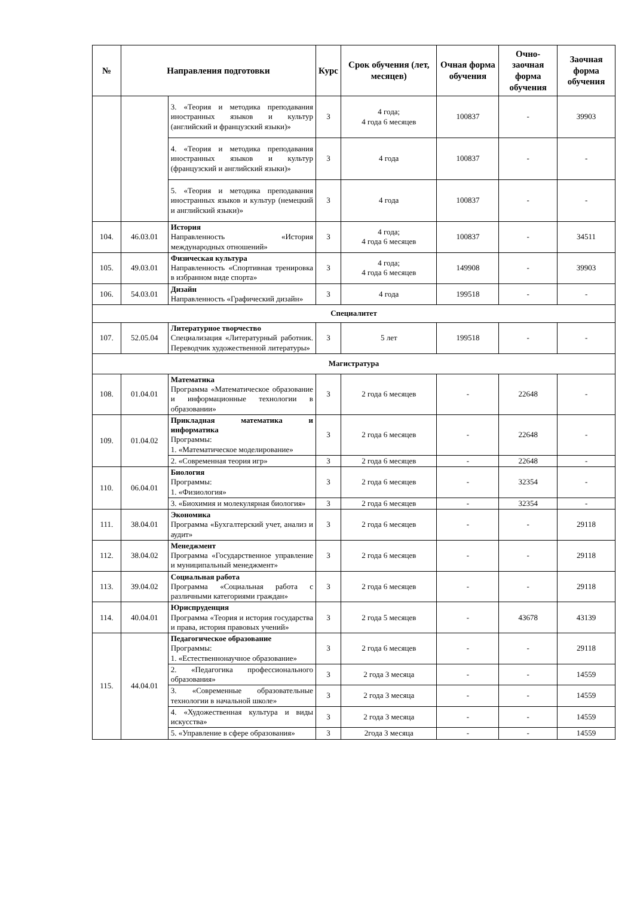| № | Направления подготовки | | Курс | Срок обучения (лет, месяцев) | Очная форма обучения | Очно-заочная форма обучения | Заочная форма обучения |
| --- | --- | --- | --- | --- | --- | --- | --- |
| | | 3. «Теория и методика преподавания иностранных языков и культур (английский и французский языки)» | 3 | 4 года; 4 года 6 месяцев | 100837 | - | 39903 |
| | | 4. «Теория и методика преподавания иностранных языков и культур (французский и английский языки)» | 3 | 4 года | 100837 | - | - |
| | | 5. «Теория и методика преподавания иностранных языков и культур (немецкий и английский языки)» | 3 | 4 года | 100837 | - | - |
| 104. | 46.03.01 | История Направленность «История международных отношений» | 3 | 4 года; 4 года 6 месяцев | 100837 | - | 34511 |
| 105. | 49.03.01 | Физическая культура Направленность «Спортивная тренировка в избранном виде спорта» | 3 | 4 года; 4 года 6 месяцев | 149908 | - | 39903 |
| 106. | 54.03.01 | Дизайн Направленность «Графический дизайн» | 3 | 4 года | 199518 | - | - |
| Специалитет | | | | | | | |
| 107. | 52.05.04 | Литературное творчество Специализация «Литературный работник. Переводчик художественной литературы» | 3 | 5 лет | 199518 | - | - |
| Магистратура | | | | | | | |
| 108. | 01.04.01 | Математика Программа «Математическое образование и информационные технологии в образовании» | 3 | 2 года 6 месяцев | - | 22648 | - |
| 109. | 01.04.02 | Прикладная математика и информатика Программы: 1. «Математическое моделирование» | 3 | 2 года 6 месяцев | - | 22648 | - |
| | | 2. «Современная теория игр» | 3 | 2 года 6 месяцев | - | 22648 | - |
| 110. | 06.04.01 | Биология Программы: 1. «Физиология» | 3 | 2 года 6 месяцев | - | 32354 | - |
| | | 3. «Биохимия и молекулярная биология» | 3 | 2 года 6 месяцев | - | 32354 | - |
| 111. | 38.04.01 | Экономика Программа «Бухгалтерский учет, анализ и аудит» | 3 | 2 года 6 месяцев | - | - | 29118 |
| 112. | 38.04.02 | Менеджмент Программа «Государственное управление и муниципальный менеджмент» | 3 | 2 года 6 месяцев | - | - | 29118 |
| 113. | 39.04.02 | Социальная работа Программа «Социальная работа с различными категориями граждан» | 3 | 2 года 6 месяцев | - | - | 29118 |
| 114. | 40.04.01 | Юриспруденция Программа «Теория и история государства и права, история правовых учений» | 3 | 2 года 5 месяцев | - | 43678 | 43139 |
| 115. | 44.04.01 | Педагогическое образование Программы: 1. «Естественнонаучное образование» | 3 | 2 года 6 месяцев | - | - | 29118 |
| | | 2. «Педагогика профессионального образования» | 3 | 2 года 3 месяца | - | - | 14559 |
| | | 3. «Современные образовательные технологии в начальной школе» | 3 | 2 года 3 месяца | - | - | 14559 |
| | | 4. «Художественная культура и виды искусства» | 3 | 2 года 3 месяца | - | - | 14559 |
| | | 5. «Управление в сфере образования» | 3 | 2года 3 месяца | - | - | 14559 |